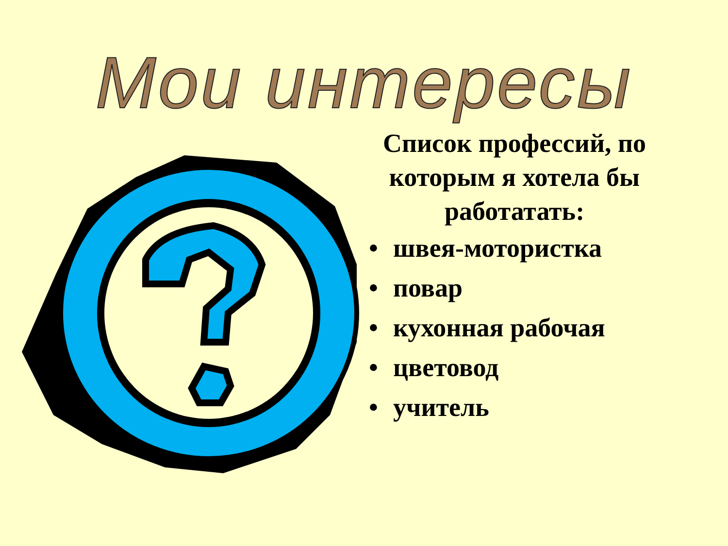Мои интересы
Список профессий, по которым я хотела бы работатать:
• швея-мотористка
• повар
• кухонная рабочая
• цветовод
• учитель